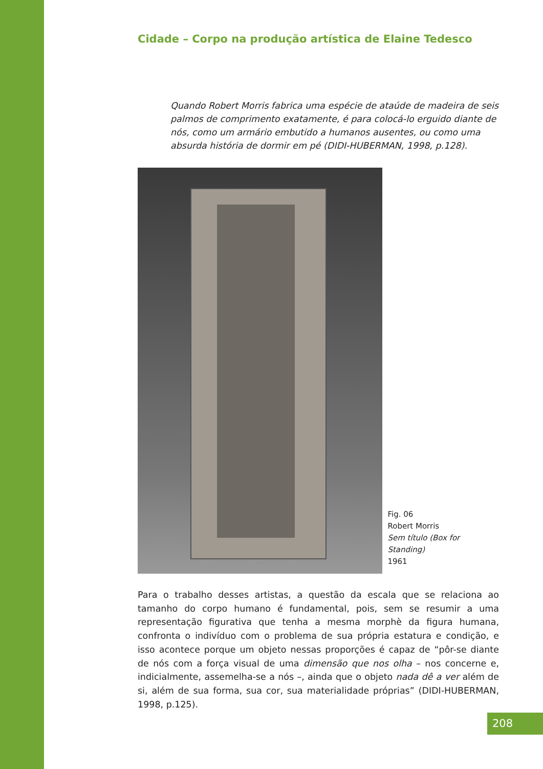Cidade – Corpo na produção artística de Elaine Tedesco
Quando Robert Morris fabrica uma espécie de ataúde de madeira de seis palmos de comprimento exatamente, é para colocá-lo erguido diante de nós, como um armário embutido a humanos ausentes, ou como uma absurda história de dormir em pé (DIDI-HUBERMAN, 1998, p.128).
Fig. 06
Robert Morris
Sem título (Box for Standing)
1961
Para o trabalho desses artistas, a questão da escala que se relaciona ao tamanho do corpo humano é fundamental, pois, sem se resumir a uma representação figurativa que tenha a mesma morphè da figura humana, confronta o indivíduo com o problema de sua própria estatura e condição, e isso acontece porque um objeto nessas proporções é capaz de “pôr-se diante de nós com a força visual de uma dimensão que nos olha – nos concerne e, indicialmente, assemelha-se a nós –, ainda que o objeto nada dê a ver além de si, além de sua forma, sua cor, sua materialidade próprias” (DIDI-HUBERMAN, 1998, p.125).
208